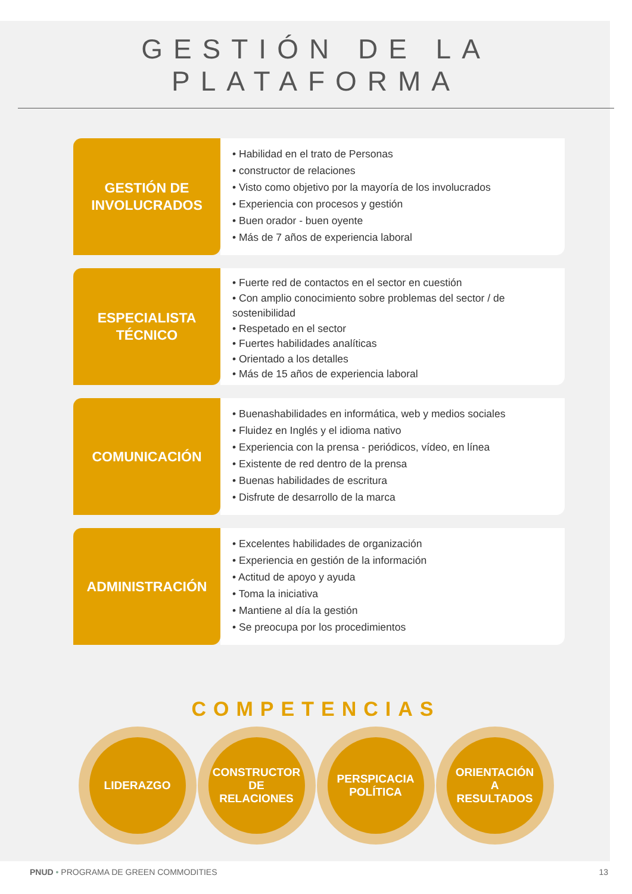GESTIÓN DE LA PLATAFORMA
GESTIÓN DE
INVOLUCRADOS
• Habilidad en el trato de Personas
• constructor de relaciones
• Visto como objetivo por la mayoría de los involucrados
• Experiencia con procesos y gestión
• Buen orador - buen oyente
• Más de 7 años de experiencia laboral
ESPECIALISTA
TÉCNICO
• Fuerte red de contactos en el sector en cuestión
• Con amplio conocimiento sobre problemas del sector / de sostenibilidad
• Respetado en el sector
• Fuertes habilidades analíticas
• Orientado a los detalles
• Más de 15 años de experiencia laboral
COMUNICACIÓN
• Buenashabilidades en informática, web y medios sociales
• Fluidez en Inglés y el idioma nativo
• Experiencia con la prensa - periódicos, vídeo, en línea
• Existente de red dentro de la prensa
• Buenas habilidades de escritura
• Disfrute de desarrollo de la marca
ADMINISTRACIÓN
• Excelentes habilidades de organización
• Experiencia en gestión de la información
• Actitud de apoyo y ayuda
• Toma la iniciativa
• Mantiene al día la gestión
• Se preocupa por los procedimientos
COMPETENCIAS
LIDERAZGO CONSTRUCTOR
DE
RELACIONES
PERSPICACIA
POLÍTICA
ORIENTACIÓN
A
RESULTADOS
PNUD • PROGRAMA DE GREEN COMMODITIES
13